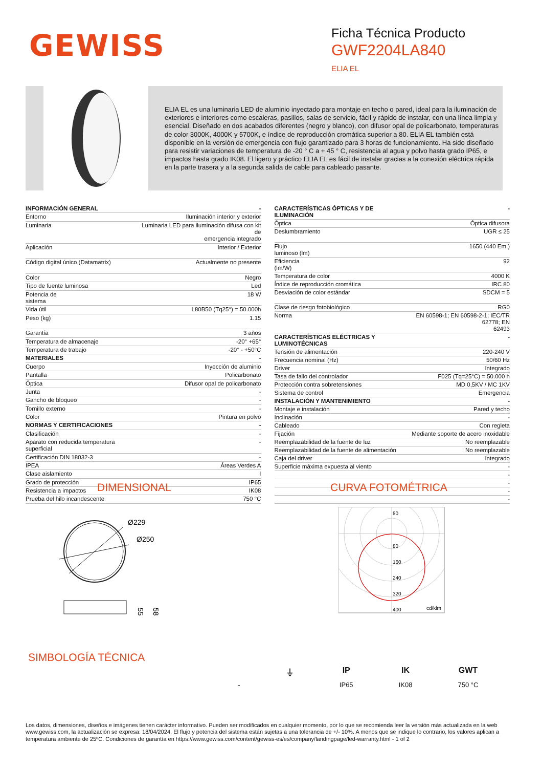GEWISS
Ficha Técnica Producto
GWF2204LA840
ELIA EL
ELIA EL es una luminaria LED de aluminio inyectado para montaje en techo o pared, ideal para la iluminación de exteriores e interiores como escaleras, pasillos, salas de servicio, fácil y rápido de instalar, con una línea limpia y esencial. Diseñado en dos acabados diferentes (negro y blanco), con difusor opal de policarbonato, temperaturas de color 3000K, 4000K y 5700K, e índice de reproducción cromática superior a 80. ELIA EL también está disponible en la versión de emergencia con flujo garantizado para 3 horas de funcionamiento. Ha sido diseñado para resistir variaciones de temperatura de -20 ° C a + 45 ° C, resistencia al agua y polvo hasta grado IP65, e impactos hasta grado IK08. El ligero y práctico ELIA EL es fácil de instalar gracias a la conexión eléctrica rápida en la parte trasera y a la segunda salida de cable para cableado pasante.
| INFORMACIÓN GENERAL | - |
| --- | --- |
| Entorno | Iluminación interior y exterior |
| Luminaria | Luminaria LED para iluminación difusa con kit de emergencia integrado |
| Aplicación | Interior / Exterior |
| Código digital único (Datamatrix) | Actualmente no presente |
| Color | Negro |
| Tipo de fuente luminosa | Led |
| Potencia de sistema | 18 W |
| Vida útil | L80B50 (Tq25°) = 50.000h |
| Peso (kg) | 1.15 |
| Garantía | 3 años |
| Temperatura de almacenaje | -20° +65° |
| Temperatura de trabajo | -20° - +50°C |
| MATERIALES | - |
| Cuerpo | Inyección de aluminio |
| Pantalla | Policarbonato |
| Óptica | Difusor opal de policarbonato |
| Junta | - |
| Gancho de bloqueo | - |
| Tornillo externo | - |
| Color | Pintura en polvo |
| NORMAS Y CERTIFICACIONES | - |
| Clasificación | - |
| Aparato con reducida temperatura superficial | - |
| Certificación DIN 18032-3 | - |
| IPEA | Áreas Verdes A |
| Clase aislamiento | I |
| Grado de protección | IP65 |
| Resistencia a impactos | IK08 |
| Prueba del hilo incandescente | 750 °C |
| CARACTERÍSTICAS ÓPTICAS Y DE ILUMINACIÓN | - |
| --- | --- |
| Óptica | Óptica difusora |
| Deslumbramiento | UGR ≤ 25 |
| Flujo luminoso (lm) | 1650 (440 Em.) |
| Eficiencia (lm/W) | 92 |
| Temperatura de color | 4000 K |
| Índice de reproducción cromática | IRC 80 |
| Desviación de color estándar | SDCM = 5 |
| Clase de riesgo fotobiológico | RG0 |
| Norma | EN 60598-1; EN 60598-2-1; IEC/TR 62778; EN 62493 |
| CARACTERÍSTICAS ELÉCTRICAS Y LUMINOTÉCNICAS | - |
| Tensión de alimentación | 220-240 V |
| Frecuencia nominal (Hz) | 50/60 Hz |
| Driver | Integrado |
| Tasa de fallo del controlador | F025 (Tq=25°C) = 50.000 h |
| Protección contra sobretensiones | MD 0,5KV / MC 1KV |
| Sistema de control | Emergencia |
| INSTALACIÓN Y MANTENIMIENTO | - |
| Montaje e instalación | Pared y techo |
| Inclinación | - |
| Cableado | Con regleta |
| Fijación | Mediante soporte de acero inoxidable |
| Reemplazabilidad de la fuente de luz | No reemplazable |
| Reemplazabilidad de la fuente de alimentación | No reemplazable |
| Caja del driver | Integrado |
| Superficie máxima expuesta al viento | - |
| | - |
| | - |
| | - |
| | - |
DIMENSIONAL CURVA FOTOMÉTRICA
Ø229
Ø250
55
58
80
80
160
240
320
400
cd/klm
SIMBOLOGÍA TÉCNICA
-
⏚ IP
IP65
IK
IK08
GWT
750 °C
Los datos, dimensiones, diseños e imágenes tienen carácter informativo. Pueden ser modificados en cualquier momento, por lo que se recomienda leer la versión más actualizada en la web www.gewiss.com, la actualización se expresa: 18/04/2024. El flujo y potencia del sistema están sujetas a una tolerancia de +/- 10%. A menos que se indique lo contrario, los valores aplican a temperatura ambiente de 25ºC. Condiciones de garantía en https://www.gewiss.com/content/gewiss-es/es/company/landingpage/led-warranty.html - 1 of 2